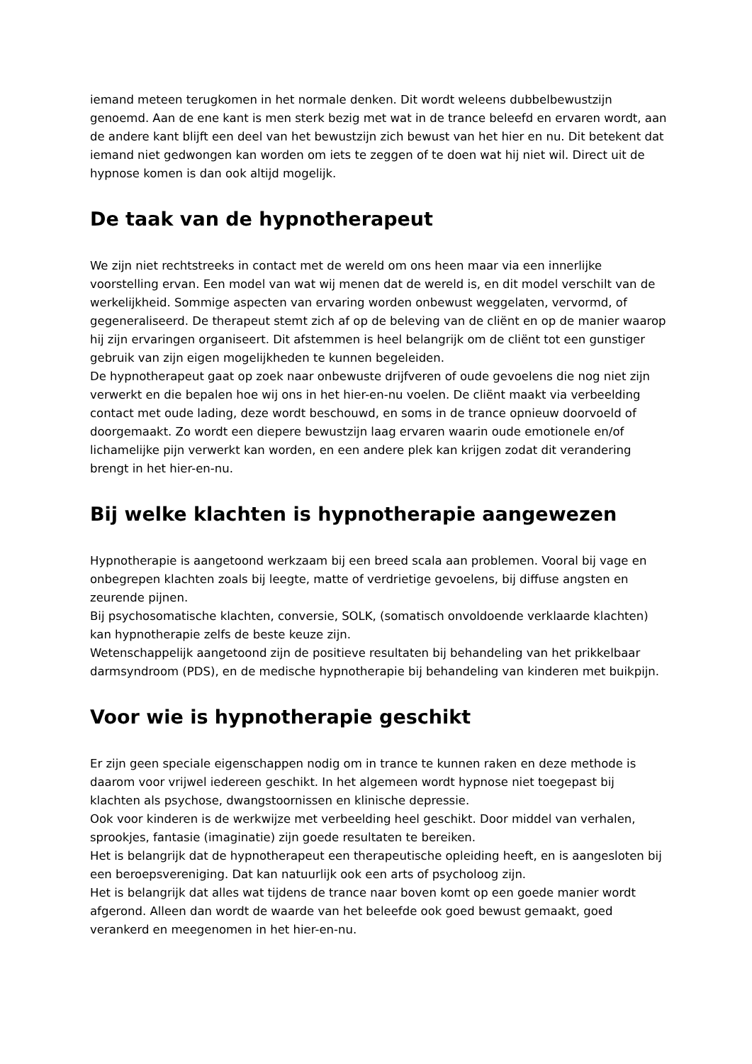iemand meteen terugkomen in het normale denken. Dit wordt weleens dubbelbewustzijn genoemd. Aan de ene kant is men sterk bezig met wat in de trance beleefd en ervaren wordt, aan de andere kant blijft een deel van het bewustzijn zich bewust van het hier en nu. Dit betekent dat iemand niet gedwongen kan worden om iets te zeggen of te doen wat hij niet wil. Direct uit de hypnose komen is dan ook altijd mogelijk.
De taak van de hypnotherapeut
We zijn niet rechtstreeks in contact met de wereld om ons heen maar via een innerlijke voorstelling ervan. Een model van wat wij menen dat de wereld is, en dit model verschilt van de werkelijkheid. Sommige aspecten van ervaring worden onbewust weggelaten, vervormd, of gegeneraliseerd. De therapeut stemt zich af op de beleving van de cliënt en op de manier waarop hij zijn ervaringen organiseert. Dit afstemmen is heel belangrijk om de cliënt tot een gunstiger gebruik van zijn eigen mogelijkheden te kunnen begeleiden.
De hypnotherapeut gaat op zoek naar onbewuste drijfveren of oude gevoelens die nog niet zijn verwerkt en die bepalen hoe wij ons in het hier-en-nu voelen. De cliënt maakt via verbeelding contact met oude lading, deze wordt beschouwd, en soms in de trance opnieuw doorvoeld of doorgemaakt. Zo wordt een diepere bewustzijn laag ervaren waarin oude emotionele en/of lichamelijke pijn verwerkt kan worden, en een andere plek kan krijgen zodat dit verandering brengt in het hier-en-nu.
Bij welke klachten is hypnotherapie aangewezen
Hypnotherapie is aangetoond werkzaam bij een breed scala aan problemen. Vooral bij vage en onbegrepen klachten zoals bij leegte, matte of verdrietige gevoelens, bij diffuse angsten en zeurende pijnen.
Bij psychosomatische klachten, conversie, SOLK, (somatisch onvoldoende verklaarde klachten) kan hypnotherapie zelfs de beste keuze zijn.
Wetenschappelijk aangetoond zijn de positieve resultaten bij behandeling van het prikkelbaar darmsyndroom (PDS), en de medische hypnotherapie bij behandeling van kinderen met buikpijn.
Voor wie is hypnotherapie geschikt
Er zijn geen speciale eigenschappen nodig om in trance te kunnen raken en deze methode is daarom voor vrijwel iedereen geschikt. In het algemeen wordt hypnose niet toegepast bij klachten als psychose, dwangstoornissen en klinische depressie.
Ook voor kinderen is de werkwijze met verbeelding heel geschikt. Door middel van verhalen, sprookjes, fantasie (imaginatie) zijn goede resultaten te bereiken.
Het is belangrijk dat de hypnotherapeut een therapeutische opleiding heeft, en is aangesloten bij een beroepsvereniging. Dat kan natuurlijk ook een arts of psycholoog zijn.
Het is belangrijk dat alles wat tijdens de trance naar boven komt op een goede manier wordt afgerond. Alleen dan wordt de waarde van het beleefde ook goed bewust gemaakt, goed verankerd en meegenomen in het hier-en-nu.